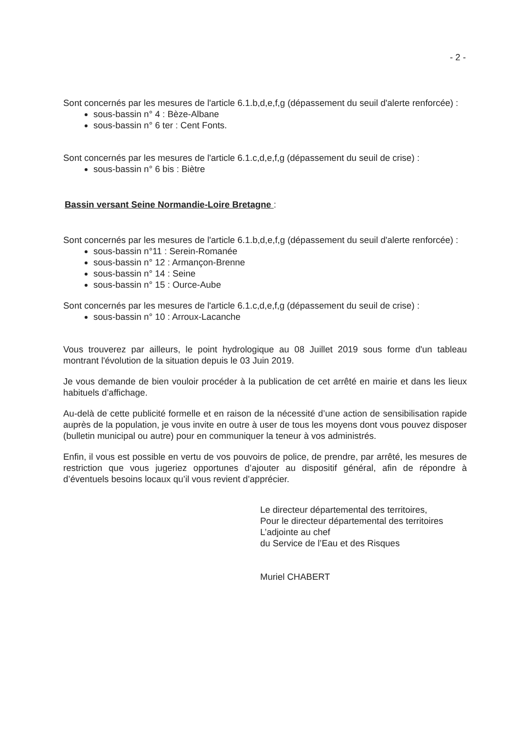- 2 -
Sont concernés par les mesures de l'article 6.1.b,d,e,f,g (dépassement du seuil d'alerte renforcée) :
sous-bassin n° 4 : Bèze-Albane
sous-bassin n° 6 ter : Cent Fonts.
Sont concernés par les mesures de l'article 6.1.c,d,e,f,g (dépassement du seuil de crise) :
sous-bassin n° 6 bis : Biètre
Bassin versant Seine Normandie-Loire Bretagne :
Sont concernés par les mesures de l'article 6.1.b,d,e,f,g (dépassement du seuil d'alerte renforcée) :
sous-bassin n°11 : Serein-Romanée
sous-bassin n° 12 : Armançon-Brenne
sous-bassin n° 14 : Seine
sous-bassin n° 15 : Ource-Aube
Sont concernés par les mesures de l'article 6.1.c,d,e,f,g (dépassement du seuil de crise) :
sous-bassin n° 10 : Arroux-Lacanche
Vous trouverez par ailleurs, le point hydrologique au 08 Juillet 2019 sous forme d'un tableau montrant l'évolution de la situation depuis le 03 Juin 2019.
Je vous demande de bien vouloir procéder à la publication de cet arrêté en mairie et dans les lieux habituels d’affichage.
Au-delà de cette publicité formelle et en raison de la nécessité d’une action de sensibilisation rapide auprès de la population, je vous invite en outre à user de tous les moyens dont vous pouvez disposer (bulletin municipal ou autre) pour en communiquer la teneur à vos administrés.
Enfin, il vous est possible en vertu de vos pouvoirs de police, de prendre, par arrêté, les mesures de restriction que vous jugeriez opportunes d’ajouter au dispositif général, afin de répondre à d’éventuels besoins locaux qu’il vous revient d’apprécier.
Le directeur départemental des territoires,
Pour le directeur départemental des territoires
L’adjointe au chef
du Service de l’Eau et des Risques
Muriel CHABERT